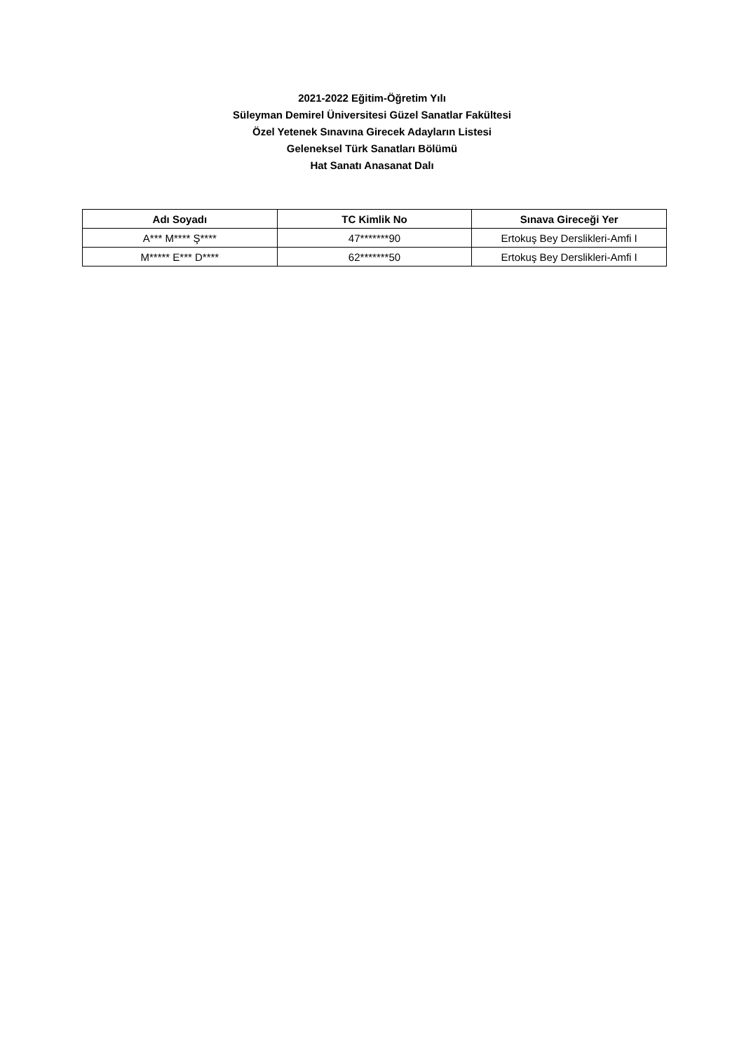2021-2022 Eğitim-Öğretim Yılı
Süleyman Demirel Üniversitesi Güzel Sanatlar Fakültesi
Özel Yetenek Sınavına Girecek Adayların Listesi
Geleneksel Türk Sanatları Bölümü
Hat Sanatı Anasanat Dalı
| Adı Soyadı | TC Kimlik No | Sınava Gireceği Yer |
| --- | --- | --- |
| A*** M**** Ş**** | 47*******90 | Ertokuş Bey Derslikleri-Amfi I |
| M***** E*** D**** | 62*******50 | Ertokuş Bey Derslikleri-Amfi I |